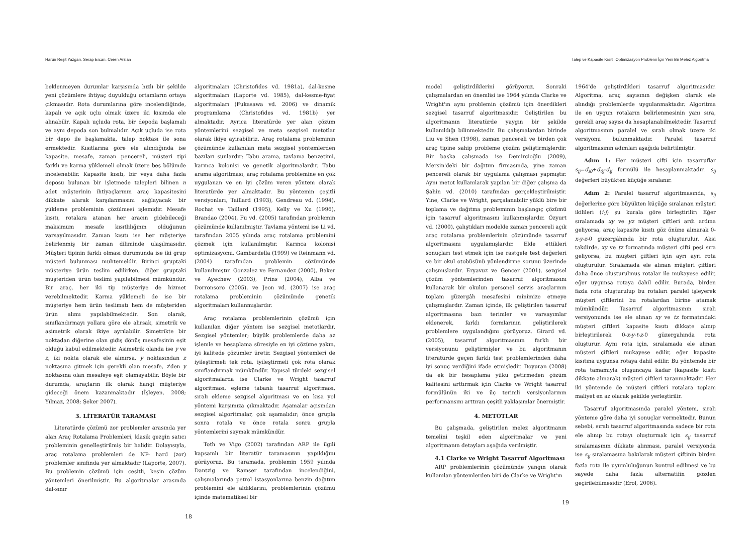Harun Reşit Yazgan, Serap Ercan, Ceren Arslan
beklenmeyen durumlar karşısında hızlı bir şekilde yeni çözümlere ihtiyaç duyulduğu ortamların ortaya çıkmasıdır. Rota durumlarına göre incelendiğinde, kapalı ve açık uçlu olmak üzere iki kısımda ele alınabilir. Kapalı uçluda rota, bir depoda başlamalı ve aynı depoda son bulmalıdır. Açık uçluda ise rota bir depo ile başlamakta, talep noktası ile sona ermektedir. Kısıtlarına göre ele alındığında ise kapasite, mesafe, zaman pencereli, müşteri tipi farklı ve karma yüklemeli olmak üzere beş bölümde incelenebilir. Kapasite kısıtı, bir veya daha fazla deposu bulunan bir işletmede talepleri bilinen n adet müşterinin ihtiyaçlarının araç kapasitesini dikkate alarak karşılanmasını sağlayacak bir yükleme probleminin çözülmesi işlemidir. Mesafe kısıtı, rotalara atanan her aracın gidebileceği maksimum mesafe kısıtlılığının olduğunun varsayılmasıdır. Zaman kısıtı ise her müşteriye belirlenmiş bir zaman diliminde ulaşılmasıdır. Müşteri tipinin farklı olması durumunda ise iki grup müşteri bulunması muhtemeldir. Birinci gruptaki müşteriye ürün teslim edilirken, diğer gruptaki müşteriden ürün teslimi yapılabilmesi mümkündür. Bir araç, her iki tip müşteriye de hizmet verebilmektedir. Karma yüklemeli de ise bir müşteriye hem ürün teslimatı hem de müşteriden ürün alımı yapılabilmektedir. Son olarak, sınıflandırmayı yollara göre ele alırsak, simetrik ve asimetrik olarak ikiye ayrılabilir. Simetrikte bir noktadan diğerine olan gidiş dönüş mesafesinin eşit olduğu kabul edilmektedir. Asimetrik olanda ise y ve z, iki nokta olarak ele alınırsa, y noktasından z noktasına gitmek için gerekli olan mesafe, z'den y noktasına olan mesafeye eşit olamayabilir. Böyle bir durumda, araçların ilk olarak hangi müşteriye gideceği önem kazanmaktadır (İşleyen, 2008; Yılmaz, 2008; Şeker 2007).
3. LİTERATÜR TARAMASI
Literatürde çözümü zor problemler arasında yer alan Araç Rotalama Problemleri, klasik gezgin satıcı probleminin genelleştirilmiş bir halidir. Dolayısıyla, araç rotalama problemleri de NP- hard (zor) problemler sınıfında yer almaktadır (Laporte, 2007). Bu problemin çözümü için çeşitli, kesin çözüm yöntemleri önerilmiştir. Bu algoritmalar arasında dal-sınır
algoritmaları (Christofides vd. 1981a), dal-kesme algoritmaları (Laporte vd. 1985), dal-kesme-fiyat algoritmaları (Fukasawa vd. 2006) ve dinamik programlama (Christofides vd. 1981b) yer almaktadır. Ayrıca literatürde yer alan çözüm yöntemlerini sezgisel ve meta sezgisel metotlar olarak ikiye ayırabiliriz. Araç rotalama probleminin çözümünde kullanılan meta sezgisel yöntemlerden bazıları şunlardır: Tabu arama, tavlama benzetimi, karınca kolonisi ve genetik algoritmalardır. Tabu arama algoritması, araç rotalama problemine en çok uygulanan ve en iyi çözüm veren yöntem olarak literatürde yer almaktadır. Bu yöntemin çeşitli versiyonları, Taillard (1993), Gendreau vd. (1994), Rochat ve Taillard (1995), Kelly ve Xu (1996), Brandao (2004), Fu vd. (2005) tarafından problemin çözümünde kullanılmıştır. Tavlama yöntemi ise Li vd. tarafından 2005 yılında araç rotalama problemini çözmek için kullanılmıştır. Karınca kolonisi optimizasyonu, Gambardella (1999) ve Reinmann vd. (2004) tarafından problemin çözümünde kullanılmıştır. Gonzalez ve Fernandez (2000), Baker ve Ayechew (2003), Prins (2004), Alba ve Dorronsoro (2005), ve Jeon vd. (2007) ise araç rotalama probleminin çözümünde genetik algoritmaları kullanmışlardır.
Araç rotalama problemlerinin çözümü için kullanılan diğer yöntem ise sezgisel metotlardır. Sezgisel yöntemler; büyük problemlerde daha az işlemle ve hesaplama süresiyle en iyi çözüme yakın, iyi kalitede çözümler üretir. Sezgisel yöntemleri de iyileştirmeli tek rota, iyileştirmeli çok rota olarak sınıflandırmak mümkündür. Yapısal türdeki sezgisel algoritmalarda ise Clarke ve Wright tasarruf algoritması, eşleme tabanlı tasarruf algoritması, sıralı ekleme sezgisel algoritması ve en kısa yol yöntemi karşımıza çıkmaktadır. Aşamalar açısından sezgisel algoritmalar, çok aşamalıdır; önce grupla sonra rotala ve önce rotala sonra grupla yöntemlerini saymak mümkündür.
Toth ve Vigo (2002) tarafından ARP ile ilgili kapsamlı bir literatür taramasının yapıldığını görüyoruz. Bu taramada, problemin 1959 yılında Dantzig ve Ramser tarafından incelendiğini, çalışmalarında petrol istasyonlarına benzin dağıtım problemini ele aldıklarını, problemlerinin çözümü içinde matematiksel bir
18
Talep ve Kapasite Kısıtlı Optimizasyon Problemi İçin Yeni Bir Melez Algoritma
model geliştirdiklerini görüyoruz. Sonraki çalışmalardan en önemlisi ise 1964 yılında Clarke ve Wright'ın aynı problemin çözümü için önerdikleri sezgisel tasarruf algoritmasıdır. Geliştirilen bu algoritmanın literatürde yaygın bir şekilde kullanıldığı bilinmektedir. Bu çalışmalardan birinde Liu ve Shen (1998), zaman pencereli ve birden çok araç tipine sahip probleme çözüm geliştirmişlerdir. Bir başka çalışmada ise Demircioğlu (2009), Mersin'deki bir dağıtım firmasında, yine zaman pencereli olarak bir uygulama çalışması yapmıştır. Aynı metot kullanılarak yapılan bir diğer çalışma da Şahin vd. (2010) tarafından gerçekleştirilmiştir. Yine, Clarke ve Wright, parçalanabilir yüklü bire bir toplama ve dağıtma probleminin başlangıç çözümü için tasarruf algoritmasını kullanmışlardır. Özyurt vd. (2000), çalıştıkları modelde zaman pencereli açık araç rotalama problemlerinin çözümünde tasarruf algoritmasını uygulamışlardır. Elde ettikleri sonuçları test etmek için ise rastgele test değerleri ve bir okul otobüsünü yönlendirme sorunu üzerinde çalışmışlardır. Eryavuz ve Gencer (2001), sezgisel çözüm yöntemlerinden tasarruf algoritmasını kullanarak bir okulun personel servis araçlarının toplam güzergâh mesafesini minimize etmeye çalışmışlardır. Zaman içinde, ilk geliştirilen tasarruf algoritmasına bazı terimler ve varsayımlar eklenerek, farklı formlarının geliştirilerek problemlere uygulandığını görüyoruz. Girard vd. (2005), tasarruf algoritmasının farklı bir versiyonunu geliştirmişler ve bu algoritmanın literatürde geçen farklı test problemlerinden daha iyi sonuç verdiğini ifade etmişledir. Doyuran (2008) da ek bir hesaplama yükü getirmeden çözüm kalitesini arttırmak için Clarke ve Wright tasarruf formülünün iki ve üç terimli versiyonlarının performansını arttıran çeşitli yaklaşımlar önermiştir.
4. METOTLAR
Bu çalışmada, geliştirilen melez algoritmanın temelini teşkil eden algoritmalar ve yeni algoritmanın detayları aşağıda verilmiştir.
4.1 Clarke ve Wright Tasarruf Algoritması
ARP problemlerinin çözümünde yangın olarak kullanılan yöntemlerden biri de Clarke ve Wright'ın
1964'de geliştirdikleri tasarruf algoritmasıdır. Algoritma, araç sayısının değişken olarak ele alındığı problemlerde uygulanmaktadır. Algoritma ile en uygun rotaların belirlenmesinin yanı sıra, gerekli araç sayısı da hesaplanabilmektedir. Tasarruf algoritmasının paralel ve sıralı olmak üzere iki versiyonu bulunmaktadır. Paralel tasarruf algoritmasının adımları aşağıda belirtilmiştir:
Adım 1: Her müşteri çifti için tasarruflar s<sub>ij</sub>=d<sub>i0</sub>+d<sub>0j</sub>-d<sub>ij</sub> formülü ile hesaplanmaktadır. s<sub>ij</sub> değerleri büyükten küçüğe sıralanır.
Adım 2: Paralel tasarruf algoritmasında, s<sub>ij</sub> değerlerine göre büyükten küçüğe sıralanan müşteri ikilileri (i-j) şu kurala göre birleştirilir: Eğer sıralamada xy ve yz müşteri çiftleri ardı ardına geliyorsa, araç kapasite kısıtı göz önüne alınarak 0-x-y-z-0 güzergâhında bir rota oluşturulur. Aksi takdirde, xy ve tz formatında müşteri çifti peşi sıra geliyorsa, bu müşteri çiftleri için ayrı ayrı rota oluşturulur. Sıralamada ele alınan müşteri çiftleri daha önce oluşturulmuş rotalar ile mukayese edilir, eğer uygunsa rotaya dahil edilir. Burada, birden fazla rota oluşturulup bu rotaları paralel işleyerek müşteri çiftlerini bu rotalardan birine atamak mümkündür. Tasarruf algoritmasının sıralı versiyonunda ise ele alınan xy ve tz formatındaki müşteri çiftleri kapasite kısıtı dikkate alınıp birleştirilerek 0-x-y-t-z-0 güzergahında rota oluşturur. Aynı rota için, sıralamada ele alınan müşteri çiftleri mukayese edilir, eğer kapasite kısıtına uygunsa rotaya dahil edilir. Bu yöntemde bir rota tamamıyla oluşuncaya kadar (kapasite kısıtı dikkate alınarak) müşteri çiftleri taranmaktadır. Her iki yöntemde de müşteri çiftleri rotalara toplam maliyet en az olacak şekilde yerleştirilir.
Tasarruf algoritmasında paralel yöntem, sıralı yönteme göre daha iyi sonuçlar vermektedir. Bunun sebebi, sıralı tasarruf algoritmasında sadece bir rota ele alınıp bu rotayı oluşturmak için s<sub>ij</sub> tasarruf sıralamasının dikkate alınması, paralel versiyonda ise s<sub>ij</sub> sıralamasına bakılarak müşteri çiftinin birden fazla rota ile uyumluluğunun kontrol edilmesi ve bu sayede daha fazla alternatifin gözden geçirilebilmesidir (Erol, 2006).
19